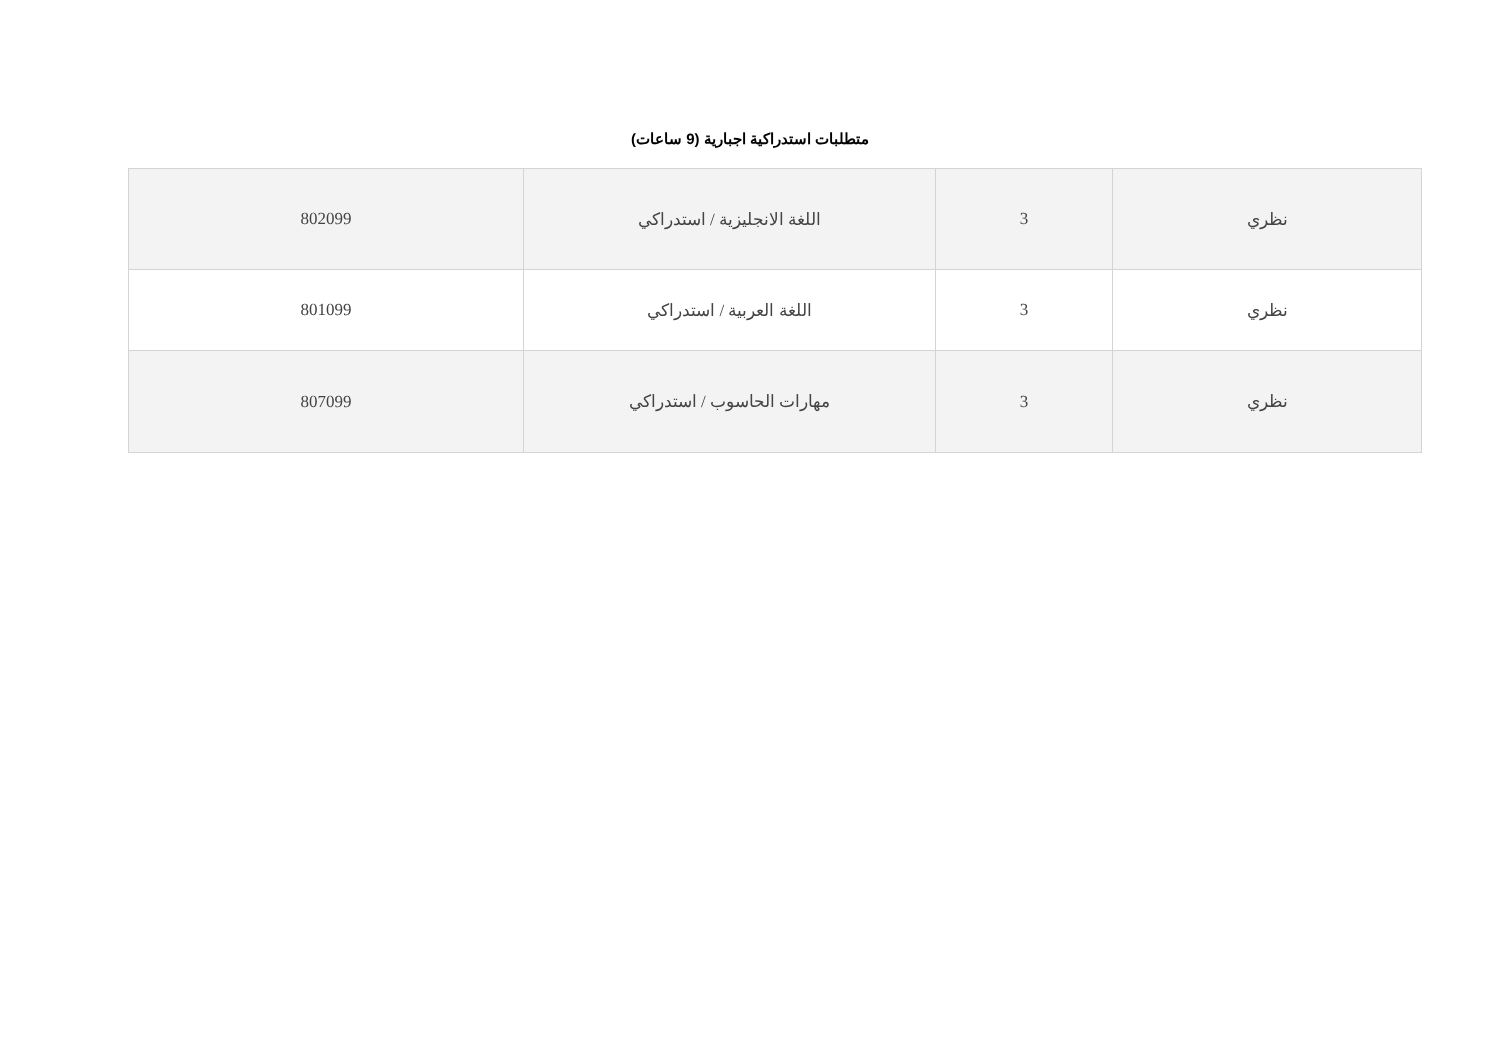متطلبات استدراكية اجبارية (9 ساعات)
| نظري | 3 | اللغة الانجليزية / استدراكي | 802099 |
| نظري | 3 | اللغة العربية / استدراكي | 801099 |
| نظري | 3 | مهارات الحاسوب / استدراكي | 807099 |